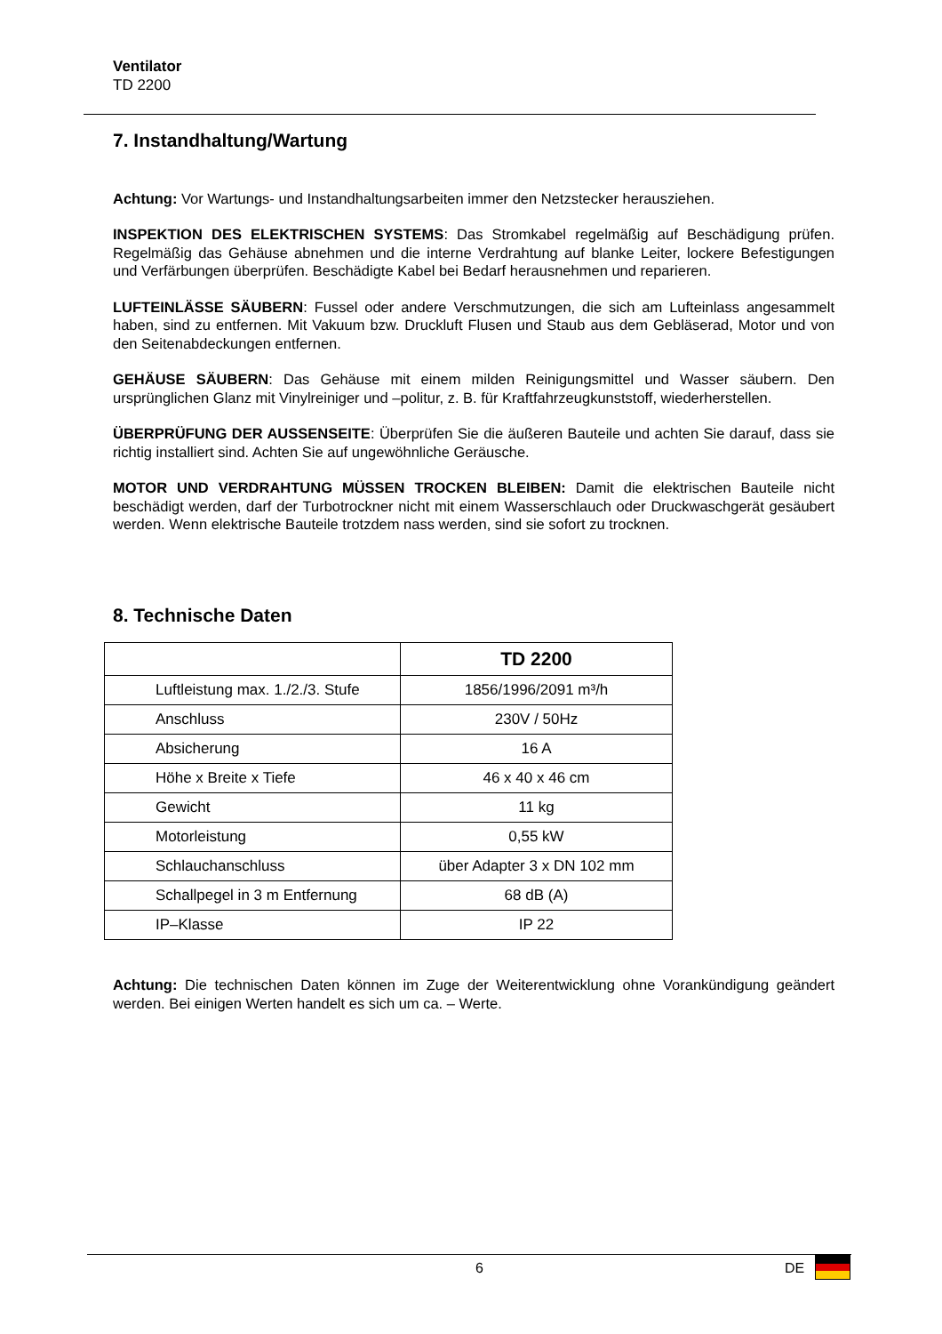Ventilator
TD 2200
7. Instandhaltung/Wartung
Achtung: Vor Wartungs- und Instandhaltungsarbeiten immer den Netzstecker herausziehen.
INSPEKTION DES ELEKTRISCHEN SYSTEMS: Das Stromkabel regelmäßig auf Beschädigung prüfen. Regelmäßig das Gehäuse abnehmen und die interne Verdrahtung auf blanke Leiter, lockere Befestigungen und Verfärbungen überprüfen. Beschädigte Kabel bei Bedarf herausnehmen und reparieren.
LUFTEINLÄSSE SÄUBERN: Fussel oder andere Verschmutzungen, die sich am Lufteinlass angesammelt haben, sind zu entfernen. Mit Vakuum bzw. Druckluft Flusen und Staub aus dem Gebläserad, Motor und von den Seitenabdeckungen entfernen.
GEHÄUSE SÄUBERN: Das Gehäuse mit einem milden Reinigungsmittel und Wasser säubern. Den ursprünglichen Glanz mit Vinylreiniger und –politur, z. B. für Kraftfahrzeugkunststoff, wiederherstellen.
ÜBERPRÜFUNG DER AUSSENSEITE: Überprüfen Sie die äußeren Bauteile und achten Sie darauf, dass sie richtig installiert sind. Achten Sie auf ungewöhnliche Geräusche.
MOTOR UND VERDRAHTUNG MÜSSEN TROCKEN BLEIBEN: Damit die elektrischen Bauteile nicht beschädigt werden, darf der Turbotrockner nicht mit einem Wasserschlauch oder Druckwaschgerät gesäubert werden. Wenn elektrische Bauteile trotzdem nass werden, sind sie sofort zu trocknen.
8. Technische Daten
| | TD 2200 |
| --- | --- |
| Luftleistung max. 1./2./3. Stufe | 1856/1996/2091 m³/h |
| Anschluss | 230V / 50Hz |
| Absicherung | 16 A |
| Höhe x Breite x Tiefe | 46 x 40 x 46 cm |
| Gewicht | 11 kg |
| Motorleistung | 0,55 kW |
| Schlauchanschluss | über Adapter 3 x DN 102 mm |
| Schallpegel in 3 m Entfernung | 68 dB (A) |
| IP–Klasse | IP 22 |
Achtung: Die technischen Daten können im Zuge der Weiterentwicklung ohne Vorankündigung geändert werden. Bei einigen Werten handelt es sich um ca. – Werte.
6 DE